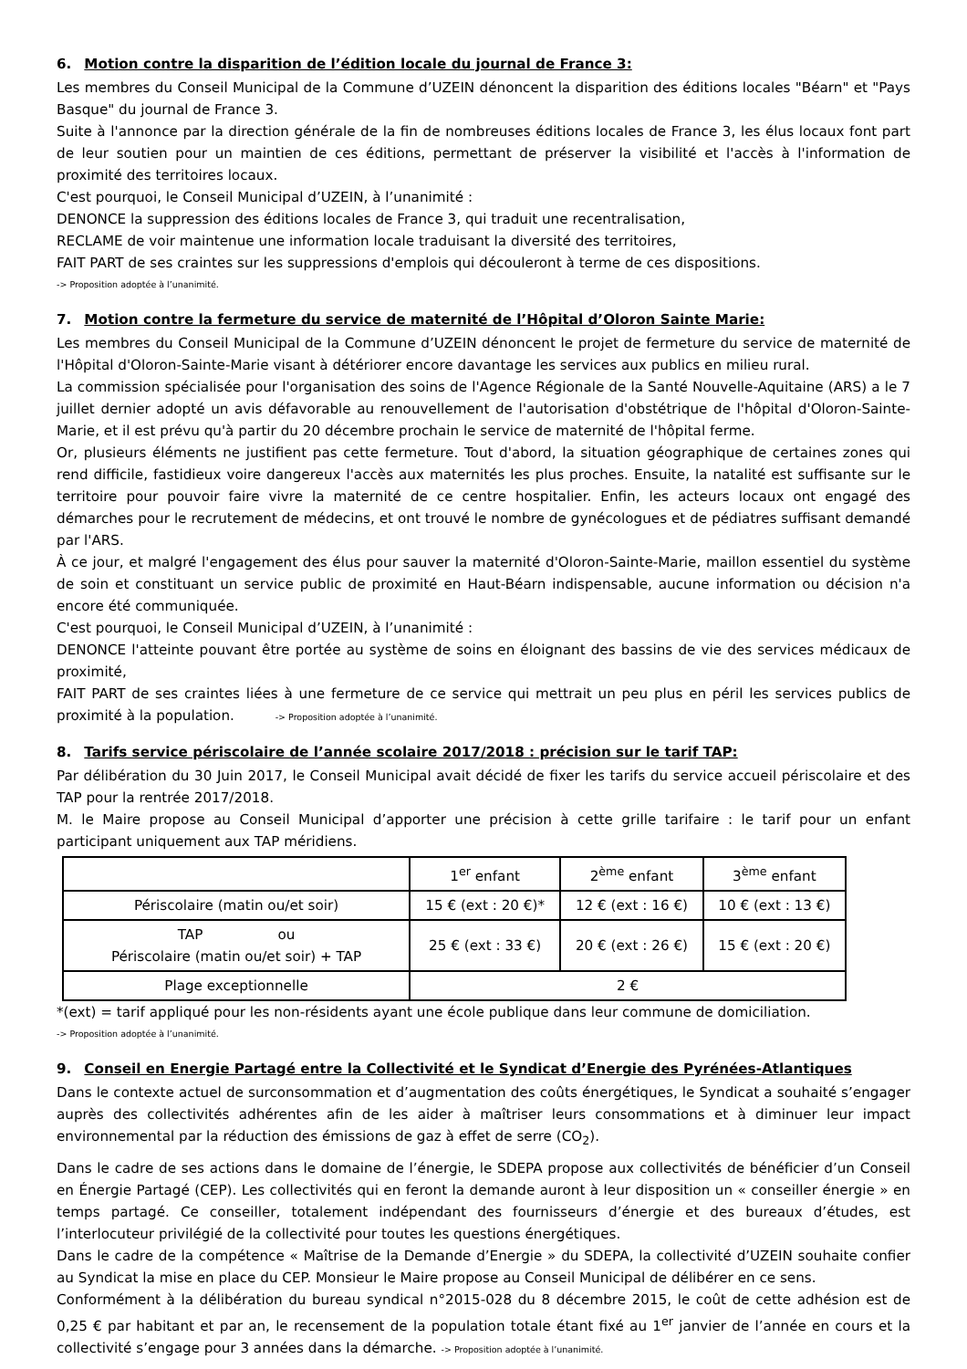6. Motion contre la disparition de l’édition locale du journal de France 3:
Les membres du Conseil Municipal de la Commune d’UZEIN dénoncent la disparition des éditions locales "Béarn" et "Pays Basque" du journal de France 3.
Suite à l'annonce par la direction générale de la fin de nombreuses éditions locales de France 3, les élus locaux font part de leur soutien pour un maintien de ces éditions, permettant de préserver la visibilité et l'accès à l'information de proximité des territoires locaux.
C'est pourquoi, le Conseil Municipal d’UZEIN, à l’unanimité :
DENONCE la suppression des éditions locales de France 3, qui traduit une recentralisation,
RECLAME de voir maintenue une information locale traduisant la diversité des territoires,
FAIT PART de ses craintes sur les suppressions d'emplois qui découleront à terme de ces dispositions.
-> Proposition adoptée à l’unanimité.
7. Motion contre la fermeture du service de maternité de l’Hôpital d’Oloron Sainte Marie:
Les membres du Conseil Municipal de la Commune d’UZEIN dénoncent le projet de fermeture du service de maternité de l'Hôpital d'Oloron-Sainte-Marie visant à détériorer encore davantage les services aux publics en milieu rural.
La commission spécialisée pour l'organisation des soins de l'Agence Régionale de la Santé Nouvelle-Aquitaine (ARS) a le 7 juillet dernier adopté un avis défavorable au renouvellement de l'autorisation d'obstétrique de l'hôpital d'Oloron-Sainte-Marie, et il est prévu qu'à partir du 20 décembre prochain le service de maternité de l'hôpital ferme.
Or, plusieurs éléments ne justifient pas cette fermeture. Tout d'abord, la situation géographique de certaines zones qui rend difficile, fastidieux voire dangereux l'accès aux maternités les plus proches. Ensuite, la natalité est suffisante sur le territoire pour pouvoir faire vivre la maternité de ce centre hospitalier. Enfin, les acteurs locaux ont engagé des démarches pour le recrutement de médecins, et ont trouvé le nombre de gynécologues et de pédiatres suffisant demandé par l'ARS.
À ce jour, et malgré l'engagement des élus pour sauver la maternité d'Oloron-Sainte-Marie, maillon essentiel du système de soin et constituant un service public de proximité en Haut-Béarn indispensable, aucune information ou décision n'a encore été communiquée.
C'est pourquoi, le Conseil Municipal d’UZEIN, à l’unanimité :
DENONCE l'atteinte pouvant être portée au système de soins en éloignant des bassins de vie des services médicaux de proximité,
FAIT PART de ses craintes liées à une fermeture de ce service qui mettrait un peu plus en péril les services publics de proximité à la population. -> Proposition adoptée à l’unanimité.
8. Tarifs service périscolaire de l’année scolaire 2017/2018 : précision sur le tarif TAP:
Par délibération du 30 Juin 2017, le Conseil Municipal avait décidé de fixer les tarifs du service accueil périscolaire et des TAP pour la rentrée 2017/2018.
M. le Maire propose au Conseil Municipal d’apporter une précision à cette grille tarifaire : le tarif pour un enfant participant uniquement aux TAP méridiens.
| | 1<sup>er</sup> enfant | 2<sup>ème</sup> enfant | 3<sup>ème</sup> enfant |
| Périscolaire (matin ou/et soir) | 15 € (ext : 20 €)* | 12 € (ext : 16 €) | 10 € (ext : 13 €) |
| TAP ou Périscolaire (matin ou/et soir) + TAP | 25 € (ext : 33 €) | 20 € (ext : 26 €) | 15 € (ext : 20 €) |
| Plage exceptionnelle | 2 € | | |
*(ext) = tarif appliqué pour les non-résidents ayant une école publique dans leur commune de domiciliation.
-> Proposition adoptée à l’unanimité.
9. Conseil en Energie Partagé entre la Collectivité et le Syndicat d’Energie des Pyrénées-Atlantiques
Dans le contexte actuel de surconsommation et d’augmentation des coûts énergétiques, le Syndicat a souhaité s’engager auprès des collectivités adhérentes afin de les aider à maîtriser leurs consommations et à diminuer leur impact environnemental par la réduction des émissions de gaz à effet de serre (CO<sub>2</sub>).
Dans le cadre de ses actions dans le domaine de l’énergie, le SDEPA propose aux collectivités de bénéficier d’un Conseil en Énergie Partagé (CEP). Les collectivités qui en feront la demande auront à leur disposition un « conseiller énergie » en temps partagé. Ce conseiller, totalement indépendant des fournisseurs d’énergie et des bureaux d’études, est l’interlocuteur privilégié de la collectivité pour toutes les questions énergétiques.
Dans le cadre de la compétence « Maîtrise de la Demande d’Energie » du SDEPA, la collectivité d’UZEIN souhaite confier au Syndicat la mise en place du CEP. Monsieur le Maire propose au Conseil Municipal de délibérer en ce sens.
Conformément à la délibération du bureau syndical n°2015-028 du 8 décembre 2015, le coût de cette adhésion est de 0,25 € par habitant et par an, le recensement de la population totale étant fixé au 1<sup>er</sup> janvier de l’année en cours et la collectivité s’engage pour 3 années dans la démarche. -> Proposition adoptée à l’unanimité.